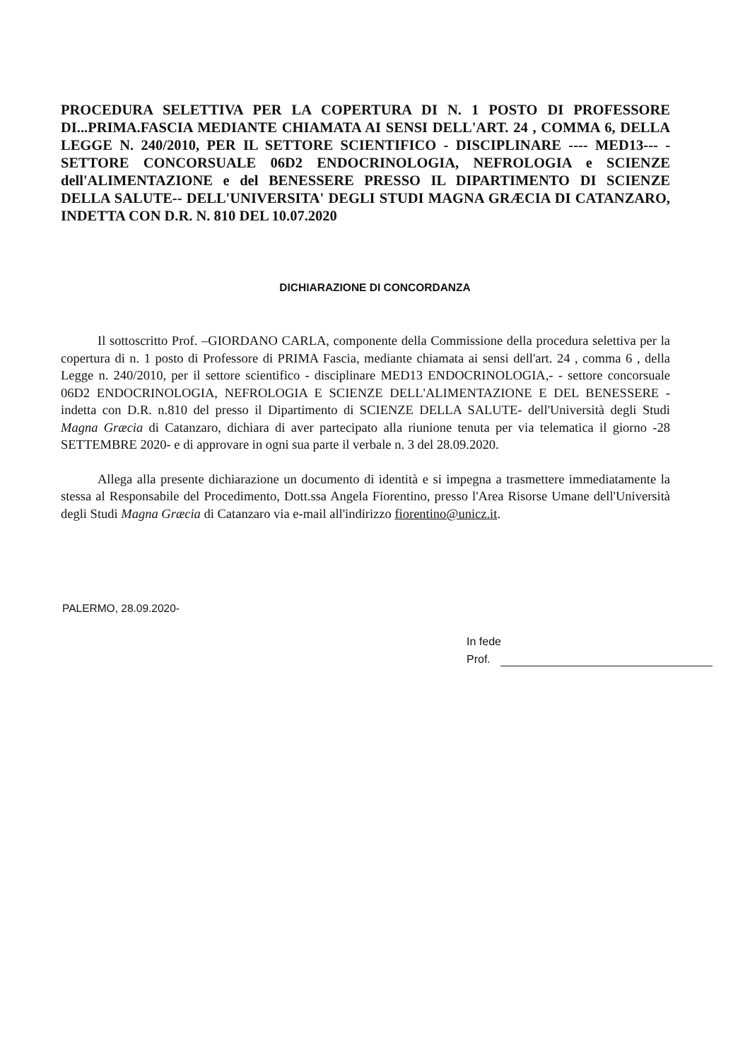PROCEDURA SELETTIVA PER LA COPERTURA DI N. 1 POSTO DI PROFESSORE DI...PRIMA.FASCIA MEDIANTE CHIAMATA AI SENSI DELL'ART. 24 , COMMA 6, DELLA LEGGE N. 240/2010, PER IL SETTORE SCIENTIFICO - DISCIPLINARE ---- MED13--- - SETTORE CONCORSUALE 06D2 ENDOCRINOLOGIA, NEFROLOGIA e SCIENZE dell'ALIMENTAZIONE e del BENESSERE PRESSO IL DIPARTIMENTO DI SCIENZE DELLA SALUTE-- DELL'UNIVERSITA' DEGLI STUDI MAGNA GRÆCIA DI CATANZARO, INDETTA CON D.R. N. 810 DEL 10.07.2020
DICHIARAZIONE DI CONCORDANZA
Il sottoscritto Prof. –GIORDANO CARLA, componente della Commissione della procedura selettiva per la copertura di n. 1 posto di Professore di PRIMA Fascia, mediante chiamata ai sensi dell'art. 24 , comma 6 , della Legge n. 240/2010, per il settore scientifico - disciplinare MED13 ENDOCRINOLOGIA,- - settore concorsuale 06D2 ENDOCRINOLOGIA, NEFROLOGIA E SCIENZE DELL'ALIMENTAZIONE E DEL BENESSERE - indetta con D.R. n.810 del presso il Dipartimento di SCIENZE DELLA SALUTE- dell'Università degli Studi Magna Græcia di Catanzaro, dichiara di aver partecipato alla riunione tenuta per via telematica il giorno -28 SETTEMBRE 2020- e di approvare in ogni sua parte il verbale n. 3 del 28.09.2020.
Allega alla presente dichiarazione un documento di identità e si impegna a trasmettere immediatamente la stessa al Responsabile del Procedimento, Dott.ssa Angela Fiorentino, presso l'Area Risorse Umane dell'Università degli Studi Magna Græcia di Catanzaro via e-mail all'indirizzo fiorentino@unicz.it.
PALERMO, 28.09.2020-
In fede
Prof.